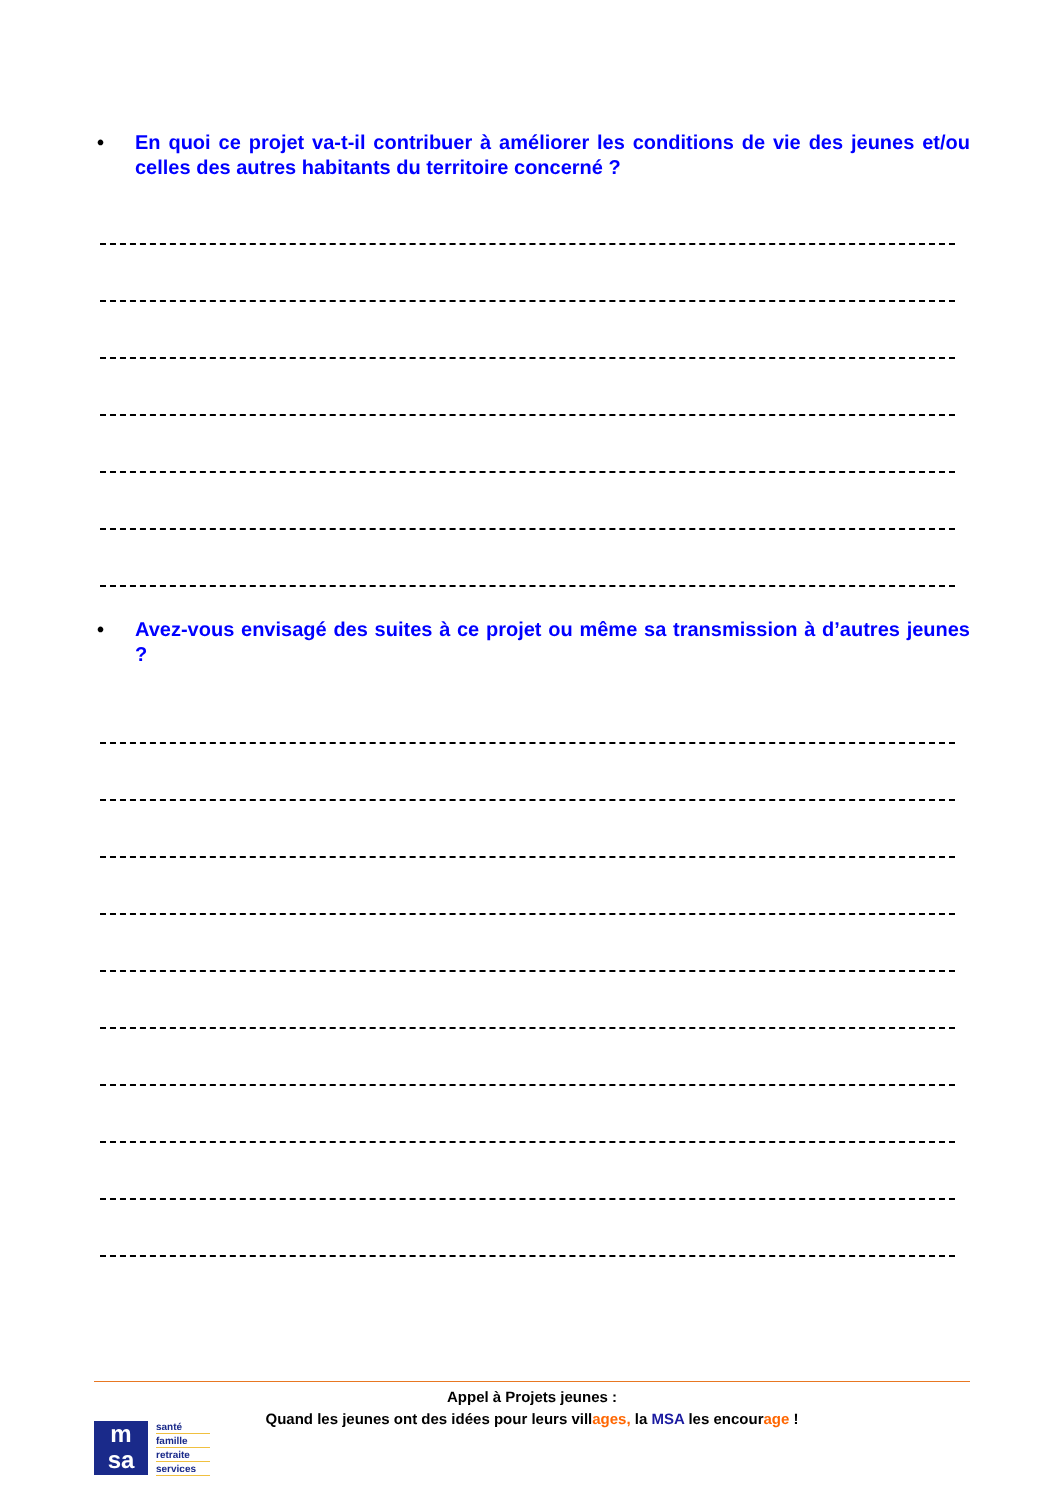• En quoi ce projet va-t-il contribuer à améliorer les conditions de vie des jeunes et/ou celles des autres habitants du territoire concerné ?
• Avez-vous envisagé des suites à ce projet ou même sa transmission à d’autres jeunes ?
Appel à Projets jeunes :
Quand les jeunes ont des idées pour leurs villages, la MSA les encourage !
m
sa
santé
famille
retraite
services